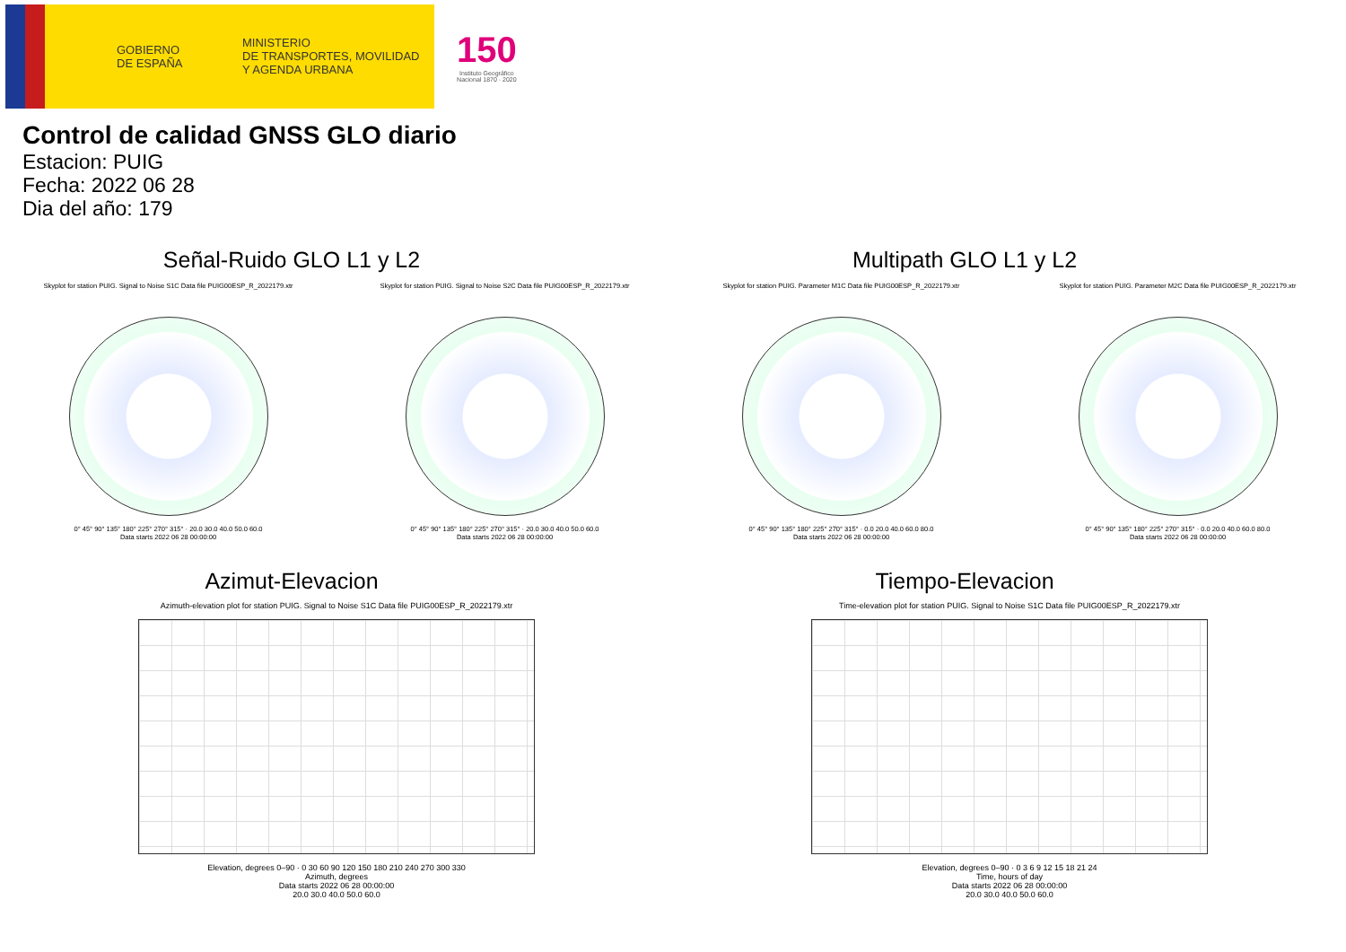GOBIERNO
DE ESPAÑA
MINISTERIO
DE TRANSPORTES, MOVILIDAD
Y AGENDA URBANA
150
Instituto Geográfico
Nacional 1870 · 2020
Control de calidad GNSS GLO diario
Estacion: PUIG
Fecha: 2022 06 28
Dia del año: 179
Señal-Ruido GLO L1 y L2
Skyplot for station PUIG. Signal to Noise S1C Data file PUIG00ESP_R_2022179.xtr
0° 45° 90° 135° 180° 225° 270° 315° · 20.0 30.0 40.0 50.0 60.0
Data starts 2022 06 28 00:00:00
Skyplot for station PUIG. Signal to Noise S2C Data file PUIG00ESP_R_2022179.xtr
0° 45° 90° 135° 180° 225° 270° 315° · 20.0 30.0 40.0 50.0 60.0
Data starts 2022 06 28 00:00:00
Multipath GLO L1 y L2
Skyplot for station PUIG. Parameter M1C Data file PUIG00ESP_R_2022179.xtr
0° 45° 90° 135° 180° 225° 270° 315° · 0.0 20.0 40.0 60.0 80.0
Data starts 2022 06 28 00:00:00
Skyplot for station PUIG. Parameter M2C Data file PUIG00ESP_R_2022179.xtr
0° 45° 90° 135° 180° 225° 270° 315° · 0.0 20.0 40.0 60.0 80.0
Data starts 2022 06 28 00:00:00
Azimut-Elevacion
Azimuth-elevation plot for station PUIG. Signal to Noise S1C Data file PUIG00ESP_R_2022179.xtr
Elevation, degrees 0–90 · 0 30 60 90 120 150 180 210 240 270 300 330
Azimuth, degrees
Data starts 2022 06 28 00:00:00
20.0 30.0 40.0 50.0 60.0
Tiempo-Elevacion
Time-elevation plot for station PUIG. Signal to Noise S1C Data file PUIG00ESP_R_2022179.xtr
Elevation, degrees 0–90 · 0 3 6 9 12 15 18 21 24
Time, hours of day
Data starts 2022 06 28 00:00:00
20.0 30.0 40.0 50.0 60.0